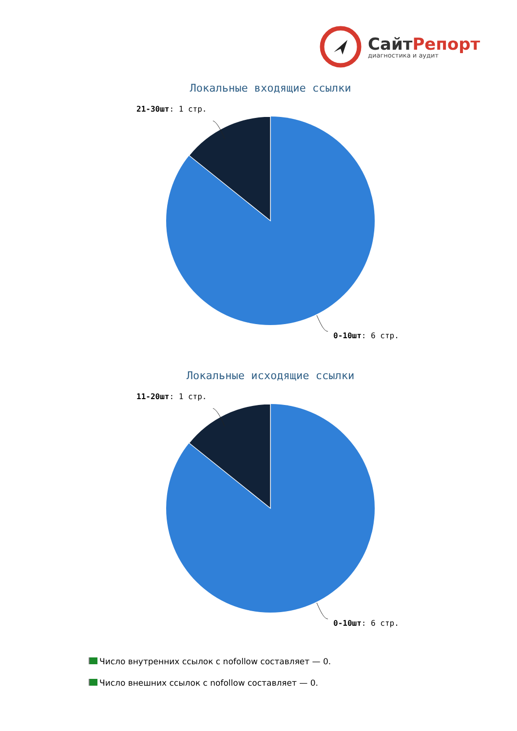СайтРепорт
диагностика и аудит
Локальные входящие ссылки
21-30шт: 1 стр.
0-10шт: 6 стр.
Локальные исходящие ссылки
11-20шт: 1 стр.
0-10шт: 6 стр.
Число внутренних ссылок с nofollow составляет — 0.
Число внешних ссылок с nofollow составляет — 0.